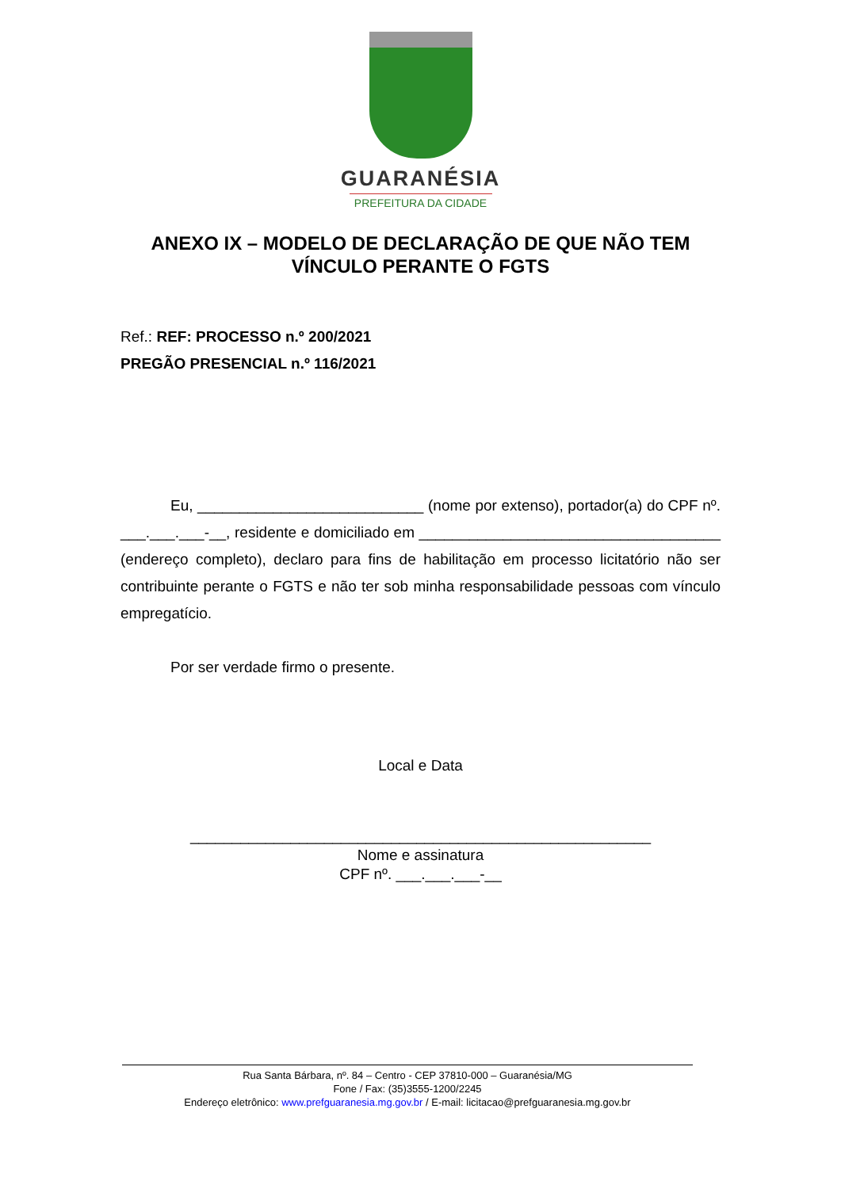GUARANÉSIA
PREFEITURA DA CIDADE
ANEXO IX – MODELO DE DECLARAÇÃO DE QUE NÃO TEM
VÍNCULO PERANTE O FGTS
Ref.: REF: PROCESSO n.º 200/2021
PREGÃO PRESENCIAL n.º 116/2021
Eu, ___________________________ (nome por extenso), portador(a) do CPF nº. ___.___.___-__, residente e domiciliado em ____________________________________ (endereço completo), declaro para fins de habilitação em processo licitatório não ser contribuinte perante o FGTS e não ter sob minha responsabilidade pessoas com vínculo empregatício.
Por ser verdade firmo o presente.
Local e Data
_______________________________________________________
Nome e assinatura
CPF nº. ___.___.___-__
Rua Santa Bárbara, nº. 84 – Centro - CEP 37810-000 – Guaranésia/MG
Fone / Fax: (35)3555-1200/2245
Endereço eletrônico: www.prefguaranesia.mg.gov.br / E-mail: licitacao@prefguaranesia.mg.gov.br